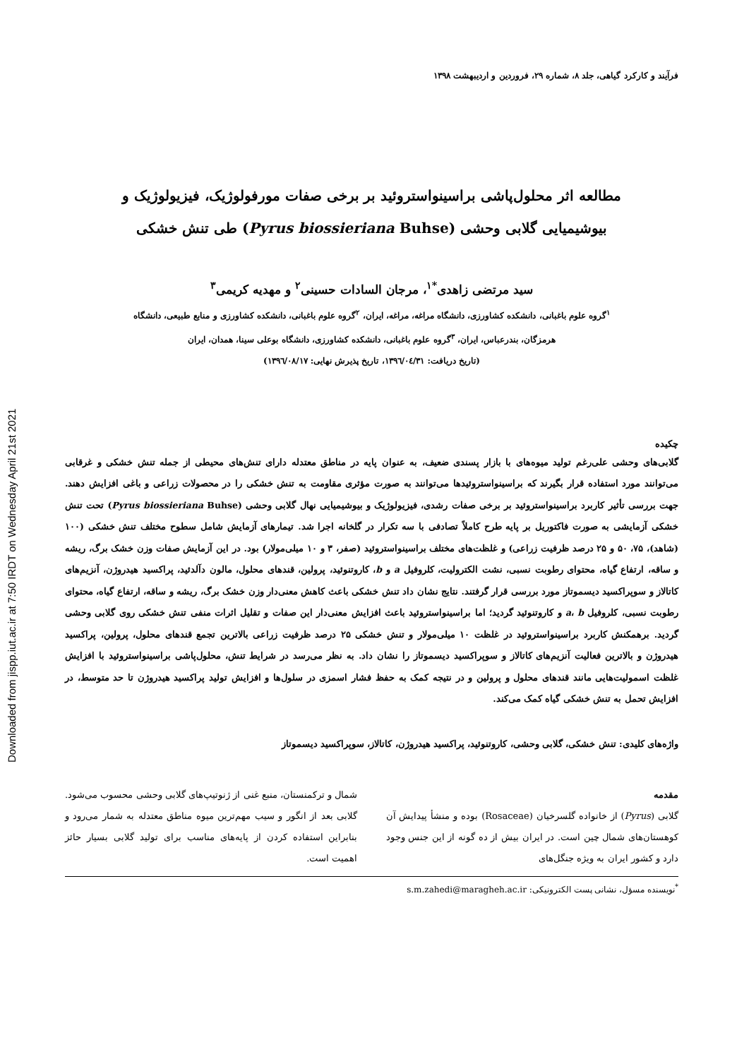Downloaded from jispp.iut.ac.ir at 7:50 IRDT on Wednesday April 21st 2021
فرآیند و کارکرد گیاهی، جلد ۸، شماره ۲۹، فروردین و اردیبهشت ۱۳۹۸
مطالعه اثر محلول‌پاشی براسینواستروئید بر برخی صفات مورفولوژیک، فیزیولوژیک و
بیوشیمیایی گلابی وحشی (Pyrus biossieriana Buhse) طی تنش خشکی
سید مرتضی زاهدی<sup>*۱</sup>، مرجان السادات حسینی<sup>۲</sup> و مهدیه کریمی<sup>۳</sup>
<sup>۱</sup> گروه علوم باغبانی، دانشکده کشاورزی، دانشگاه مراغه، مراغه، ایران، <sup>۲</sup>گروه علوم باغبانی، دانشکده کشاورزی و منابع طبیعی، دانشگاه
هرمزگان، بندرعباس، ایران، <sup>۳</sup>گروه علوم باغبانی، دانشکده کشاورزی، دانشگاه بوعلی سینا، همدان، ایران
(تاریخ دریافت: ۱۳۹٦/۰٤/۳۱، تاریخ پذیرش نهایی: ۱۳۹٦/۰۸/۱۷)
چکیده
گلابی‌های وحشی علی‌رغم تولید میوه‌های با بازار پسندی ضعیف، به عنوان پایه در مناطق معتدله دارای تنش‌های محیطی از جمله تنش خشکی و غرقابی می‌توانند مورد استفاده قرار بگیرند که براسینواستروئیدها می‌توانند به صورت مؤثری مقاومت به تنش خشکی را در محصولات زراعی و باغی افزایش دهند. جهت بررسی تأثیر کاربرد براسینواستروئید بر برخی صفات رشدی، فیزیولوژیک و بیوشیمیایی نهال گلابی وحشی (Pyrus biossieriana Buhse) تحت تنش خشکی آزمایشی به صورت فاکتوریل بر پایه طرح کاملاً تصادفی با سه تکرار در گلخانه اجرا شد. تیمارهای آزمایش شامل سطوح مختلف تنش خشکی (۱۰۰ (شاهد)، ۷۵، ۵۰ و ۲۵ درصد ظرفیت زراعی) و غلظت‌های مختلف براسینواستروئید (صفر، ۳ و ۱۰ میلی‌مولار) بود. در این آزمایش صفات وزن خشک برگ، ریشه و ساقه، ارتفاع گیاه، محتوای رطوبت نسبی، نشت الکترولیت، کلروفیل a و b، کاروتنوئید، پرولین، قندهای محلول، مالون دآلدئید، پراکسید هیدروژن، آنزیم‌های کاتالاز و سوپراکسید دیسموتاز مورد بررسی قرار گرفتند. نتایج نشان داد تنش خشکی باعث کاهش معنی‌دار وزن خشک برگ، ریشه و ساقه، ارتفاع گیاه، محتوای رطوبت نسبی، کلروفیل a، b و کاروتنوئید گردید؛ اما براسینواستروئید باعث افزایش معنی‌دار این صفات و تقلیل اثرات منفی تنش خشکی روی گلابی وحشی گردید. برهمکنش کاربرد براسینواستروئید در غلظت ۱۰ میلی‌مولار و تنش خشکی ۲۵ درصد ظرفیت زراعی بالاترین تجمع قندهای محلول، پرولین، پراکسید هیدروژن و بالاترین فعالیت آنزیم‌های کاتالاز و سوپراکسید دیسموتاز را نشان داد. به نظر می‌رسد در شرایط تنش، محلول‌پاشی براسینواستروئید با افزایش غلظت اسمولیت‌هایی مانند قندهای محلول و پرولین و در نتیجه کمک به حفظ فشار اسمزی در سلول‌ها و افزایش تولید پراکسید هیدروژن تا حد متوسط، در افزایش تحمل به تنش خشکی گیاه کمک می‌کند.
واژه‌های کلیدی: تنش خشکی، گلابی وحشی، کاروتنوئید، پراکسید هیدروژن، کاتالاز، سوپراکسید دیسموتاز
مقدمه
گلابی (Pyrus) از خانواده گلسرخیان (Rosaceae) بوده و منشأ پیدایش آن کوهستان‌های شمال چین است. در ایران بیش از ده گونه از این جنس وجود دارد و کشور ایران به ویژه جنگل‌های
شمال و ترکمنستان، منبع غنی از ژنوتیپ‌های گلابی وحشی محسوب می‌شود. گلابی بعد از انگور و سیب مهم‌ترین میوه مناطق معتدله به شمار می‌رود و بنابراین استفاده کردن از پایه‌های مناسب برای تولید گلابی بسیار حائز اهمیت است.
<sup>*</sup> نویسنده مسؤل، نشانی پست الکترونیکی: s.m.zahedi@maragheh.ac.ir